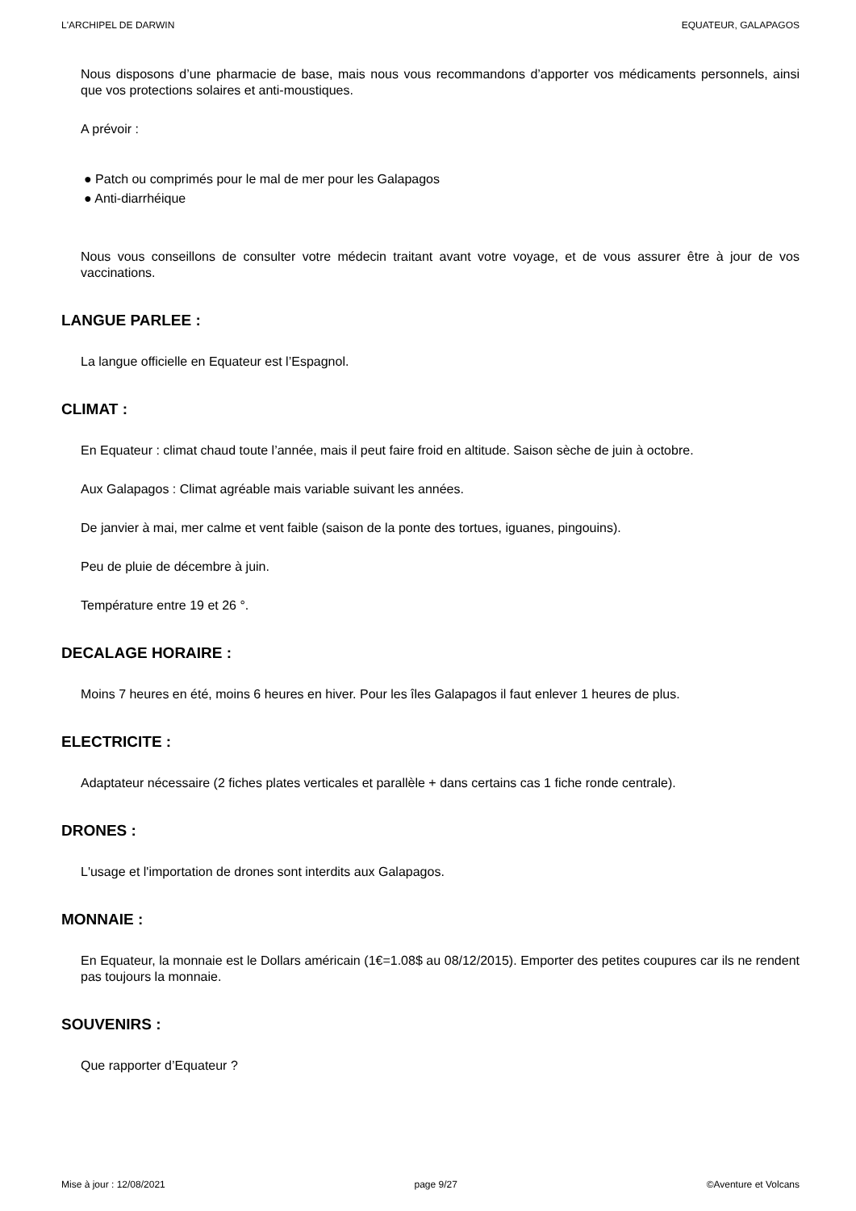L'ARCHIPEL DE DARWIN EQUATEUR, GALAPAGOS
Nous disposons d’une pharmacie de base, mais nous vous recommandons d’apporter vos médicaments personnels, ainsi que vos protections solaires et anti-moustiques.
A prévoir :
● Patch ou comprimés pour le mal de mer pour les Galapagos
● Anti-diarrhéique
Nous vous conseillons de consulter votre médecin traitant avant votre voyage, et de vous assurer être à jour de vos vaccinations.
LANGUE PARLEE :
La langue officielle en Equateur est l’Espagnol.
CLIMAT :
En Equateur : climat chaud toute l’année, mais il peut faire froid en altitude. Saison sèche de juin à octobre.
Aux Galapagos : Climat agréable mais variable suivant les années.
De janvier à mai, mer calme et vent faible (saison de la ponte des tortues, iguanes, pingouins).
Peu de pluie de décembre à juin.
Température entre 19 et 26 °.
DECALAGE HORAIRE :
Moins 7 heures en été, moins 6 heures en hiver. Pour les îles Galapagos il faut enlever 1 heures de plus.
ELECTRICITE :
Adaptateur nécessaire (2 fiches plates verticales et parallèle + dans certains cas 1 fiche ronde centrale).
DRONES :
L'usage et l'importation de drones sont interdits aux Galapagos.
MONNAIE :
En Equateur, la monnaie est le Dollars américain (1€=1.08$ au 08/12/2015). Emporter des petites coupures car ils ne rendent pas toujours la monnaie.
SOUVENIRS :
Que rapporter d’Equateur ?
Mise à jour : 12/08/2021 page 9/27 ©Aventure et Volcans